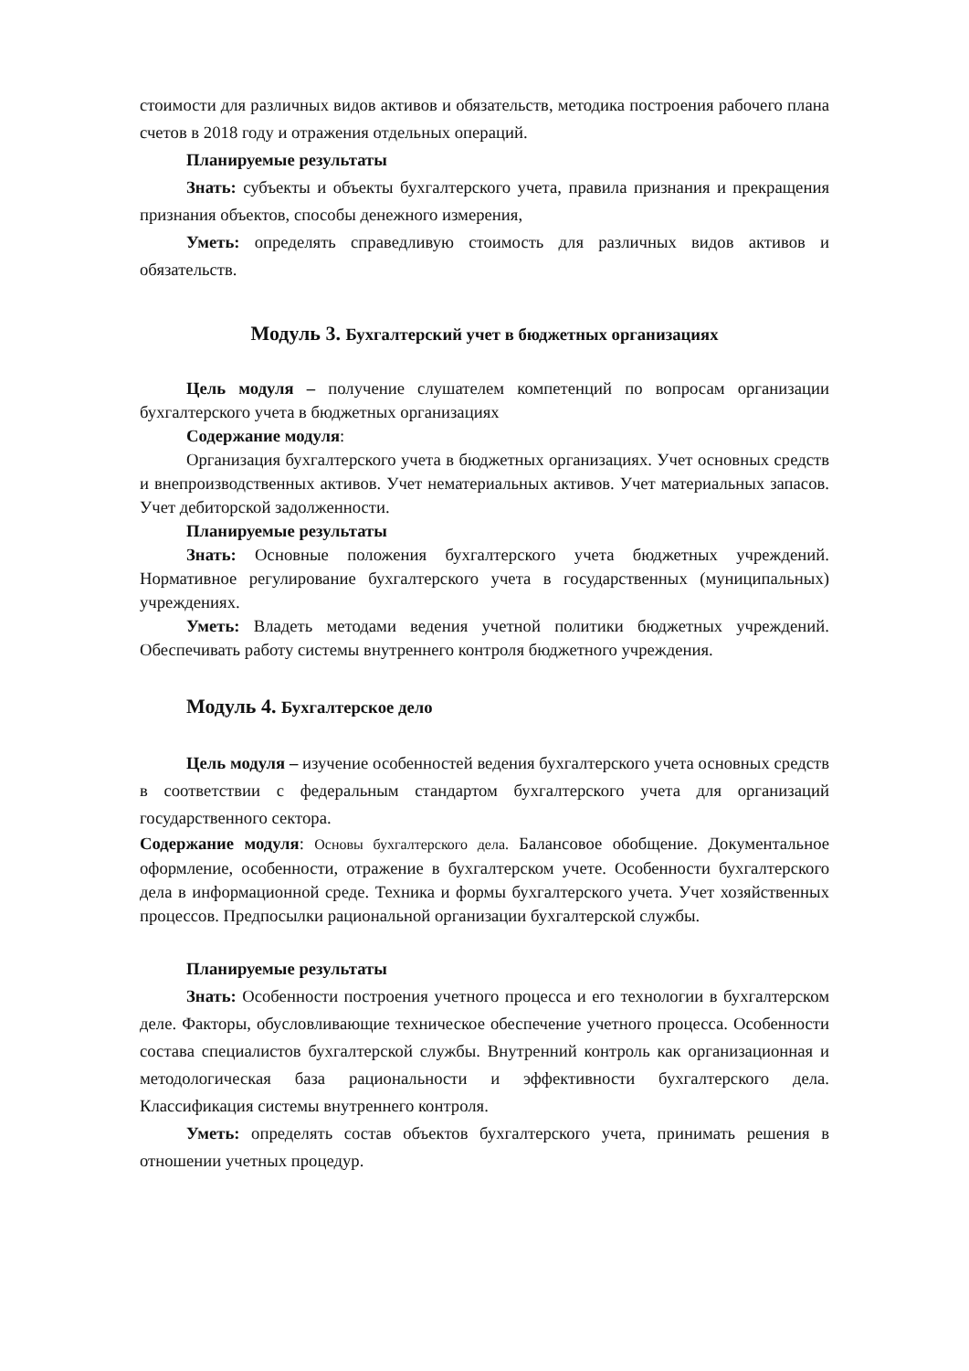стоимости для различных видов активов и обязательств, методика построения рабочего плана счетов в 2018 году и отражения отдельных операций.
Планируемые результаты
Знать: субъекты и объекты бухгалтерского учета, правила признания и прекращения признания объектов, способы денежного измерения,
Уметь: определять справедливую стоимость для различных видов активов и обязательств.
Модуль 3. Бухгалтерский учет в бюджетных организациях
Цель модуля – получение слушателем компетенций по вопросам организации бухгалтерского учета в бюджетных организациях
Содержание модуля:
Организация бухгалтерского учета в бюджетных организациях. Учет основных средств и внепроизводственных активов. Учет нематериальных активов. Учет материальных запасов. Учет дебиторской задолженности.
Планируемые результаты
Знать: Основные положения бухгалтерского учета бюджетных учреждений. Нормативное регулирование бухгалтерского учета в государственных (муниципальных) учреждениях.
Уметь: Владеть методами ведения учетной политики бюджетных учреждений. Обеспечивать работу системы внутреннего контроля бюджетного учреждения.
Модуль 4. Бухгалтерское дело
Цель модуля – изучение особенностей ведения бухгалтерского учета основных средств в соответствии с федеральным стандартом бухгалтерского учета для организаций государственного сектора.
Содержание модуля: Основы бухгалтерского дела. Балансовое обобщение. Документальное оформление, особенности, отражение в бухгалтерском учете. Особенности бухгалтерского дела в информационной среде. Техника и формы бухгалтерского учета. Учет хозяйственных процессов. Предпосылки рациональной организации бухгалтерской службы.
Планируемые результаты
Знать: Особенности построения учетного процесса и его технологии в бухгалтерском деле. Факторы, обусловливающие техническое обеспечение учетного процесса. Особенности состава специалистов бухгалтерской службы. Внутренний контроль как организационная и методологическая база рациональности и эффективности бухгалтерского дела. Классификация системы внутреннего контроля.
Уметь: определять состав объектов бухгалтерского учета, принимать решения в отношении учетных процедур.